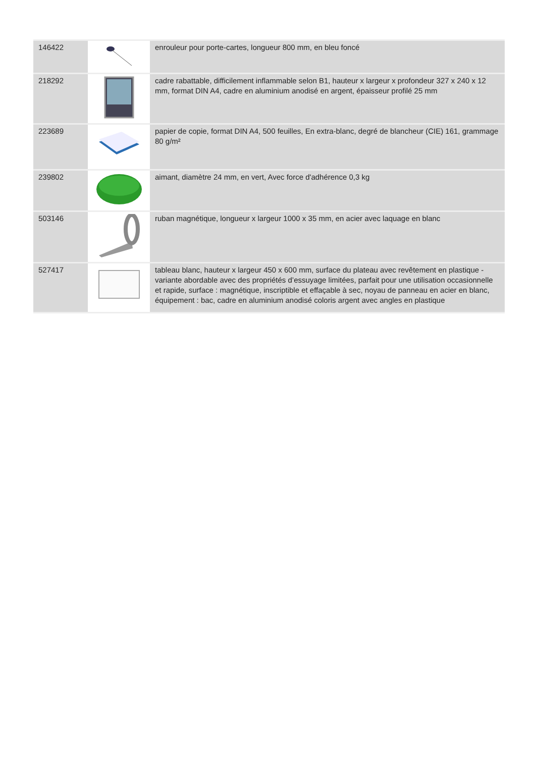| 146422 | | enrouleur pour porte-cartes, longueur 800 mm, en bleu foncé |
| 218292 | | cadre rabattable, difficilement inflammable selon B1, hauteur x largeur x profondeur 327 x 240 x 12 mm, format DIN A4, cadre en aluminium anodisé en argent, épaisseur profilé 25 mm |
| 223689 | | papier de copie, format DIN A4, 500 feuilles, En extra-blanc, degré de blancheur (CIE) 161, grammage 80 g/m² |
| 239802 | | aimant, diamètre 24 mm, en vert, Avec force d'adhérence 0,3 kg |
| 503146 | | ruban magnétique, longueur x largeur 1000 x 35 mm, en acier avec laquage en blanc |
| 527417 | | tableau blanc, hauteur x largeur 450 x 600 mm, surface du plateau avec revêtement en plastique - variante abordable avec des propriétés d’essuyage limitées, parfait pour une utilisation occasionnelle et rapide, surface : magnétique, inscriptible et effaçable à sec, noyau de panneau en acier en blanc, équipement : bac, cadre en aluminium anodisé coloris argent avec angles en plastique |